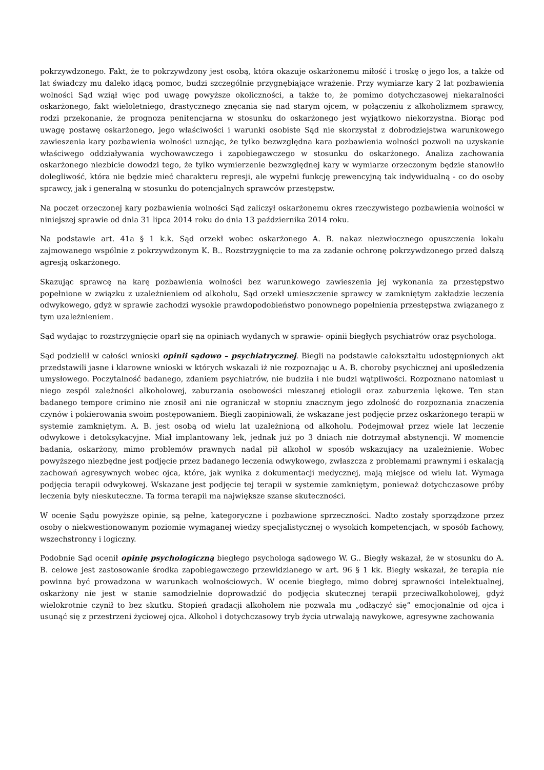pokrzywdzonego. Fakt, że to pokrzywdzony jest osobą, która okazuje oskarżonemu miłość i troskę o jego los, a także od lat świadczy mu daleko idącą pomoc, budzi szczególnie przygnębiające wrażenie. Przy wymiarze kary 2 lat pozbawienia wolności Sąd wziął więc pod uwagę powyższe okoliczności, a także to, że pomimo dotychczasowej niekaralności oskarżonego, fakt wieloletniego, drastycznego znęcania się nad starym ojcem, w połączeniu z alkoholizmem sprawcy, rodzi przekonanie, że prognoza penitencjarna w stosunku do oskarżonego jest wyjątkowo niekorzystna. Biorąc pod uwagę postawę oskarżonego, jego właściwości i warunki osobiste Sąd nie skorzystał z dobrodziejstwa warunkowego zawieszenia kary pozbawienia wolności uznając, że tylko bezwzględna kara pozbawienia wolności pozwoli na uzyskanie właściwego oddziaływania wychowawczego i zapobiegawczego w stosunku do oskarżonego. Analiza zachowania oskarżonego niezbicie dowodzi tego, że tylko wymierzenie bezwzględnej kary w wymiarze orzeczonym będzie stanowiło dolegliwość, która nie będzie mieć charakteru represji, ale wypełni funkcję prewencyjną tak indywidualną - co do osoby sprawcy, jak i generalną w stosunku do potencjalnych sprawców przestępstw.
Na poczet orzeczonej kary pozbawienia wolności Sąd zaliczył oskarżonemu okres rzeczywistego pozbawienia wolności w niniejszej sprawie od dnia 31 lipca 2014 roku do dnia 13 października 2014 roku.
Na podstawie art. 41a § 1 k.k. Sąd orzekł wobec oskarżonego A. B. nakaz niezwłocznego opuszczenia lokalu zajmowanego wspólnie z pokrzywdzonym K. B.. Rozstrzygnięcie to ma za zadanie ochronę pokrzywdzonego przed dalszą agresją oskarżonego.
Skazując sprawcę na karę pozbawienia wolności bez warunkowego zawieszenia jej wykonania za przestępstwo popełnione w związku z uzależnieniem od alkoholu, Sąd orzekł umieszczenie sprawcy w zamkniętym zakładzie leczenia odwykowego, gdyż w sprawie zachodzi wysokie prawdopodobieństwo ponownego popełnienia przestępstwa związanego z tym uzależnieniem.
Sąd wydając to rozstrzygnięcie oparł się na opiniach wydanych w sprawie- opinii biegłych psychiatrów oraz psychologa.
Sąd podzielił w całości wnioski opinii sądowo – psychiatrycznej. Biegli na podstawie całokształtu udostępnionych akt przedstawili jasne i klarowne wnioski w których wskazali iż nie rozpoznając u A. B. choroby psychicznej ani upośledzenia umysłowego. Poczytalność badanego, zdaniem psychiatrów, nie budziła i nie budzi wątpliwości. Rozpoznano natomiast u niego zespól zależności alkoholowej, zaburzania osobowości mieszanej etiologii oraz zaburzenia lękowe. Ten stan badanego tempore crimino nie znosił ani nie ograniczał w stopniu znacznym jego zdolność do rozpoznania znaczenia czynów i pokierowania swoim postępowaniem. Biegli zaopiniowali, że wskazane jest podjęcie przez oskarżonego terapii w systemie zamkniętym. A. B. jest osobą od wielu lat uzależnioną od alkoholu. Podejmował przez wiele lat leczenie odwykowe i detoksykacyjne. Miał implantowany lek, jednak już po 3 dniach nie dotrzymał abstynencji. W momencie badania, oskarżony, mimo problemów prawnych nadal pił alkohol w sposób wskazujący na uzależnienie. Wobec powyższego niezbędne jest podjęcie przez badanego leczenia odwykowego, zwłaszcza z problemami prawnymi i eskalacją zachowań agresywnych wobec ojca, które, jak wynika z dokumentacji medycznej, mają miejsce od wielu lat. Wymaga podjęcia terapii odwykowej. Wskazane jest podjęcie tej terapii w systemie zamkniętym, ponieważ dotychczasowe próby leczenia były nieskuteczne. Ta forma terapii ma największe szanse skuteczności.
W ocenie Sądu powyższe opinie, są pełne, kategoryczne i pozbawione sprzeczności. Nadto zostały sporządzone przez osoby o niekwestionowanym poziomie wymaganej wiedzy specjalistycznej o wysokich kompetencjach, w sposób fachowy, wszechstronny i logiczny.
Podobnie Sąd ocenił opinię psychologiczną biegłego psychologa sądowego W. G.. Biegły wskazał, że w stosunku do A. B. celowe jest zastosowanie środka zapobiegawczego przewidzianego w art. 96 § 1 kk. Biegły wskazał, że terapia nie powinna być prowadzona w warunkach wolnościowych. W ocenie biegłego, mimo dobrej sprawności intelektualnej, oskarżony nie jest w stanie samodzielnie doprowadzić do podjęcia skutecznej terapii przeciwalkoholowej, gdyż wielokrotnie czynił to bez skutku. Stopień gradacji alkoholem nie pozwala mu „odłączyć się” emocjonalnie od ojca i usunąć się z przestrzeni życiowej ojca. Alkohol i dotychczasowy tryb życia utrwalają nawykowe, agresywne zachowania